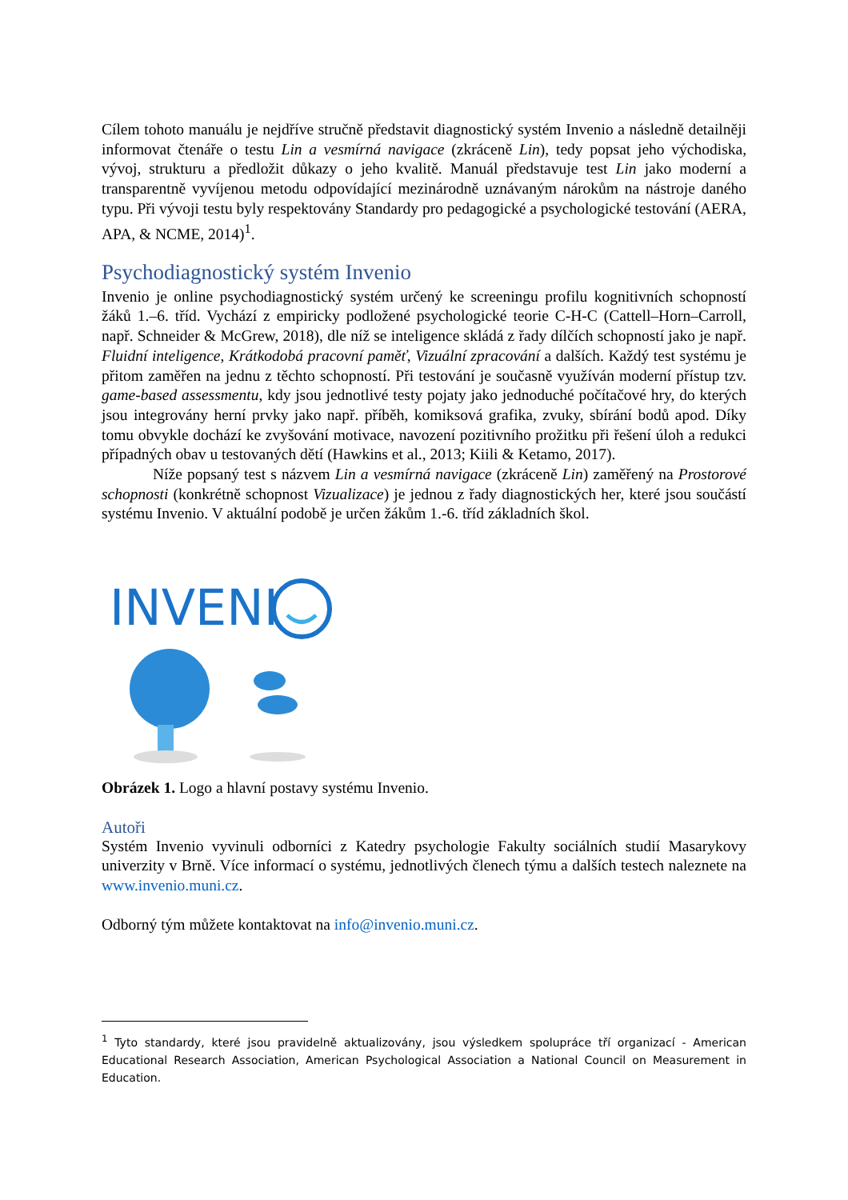Cílem tohoto manuálu je nejdříve stručně představit diagnostický systém Invenio a následně detailněji informovat čtenáře o testu Lin a vesmírná navigace (zkráceně Lin), tedy popsat jeho východiska, vývoj, strukturu a předložit důkazy o jeho kvalitě. Manuál představuje test Lin jako moderní a transparentně vyvíjenou metodu odpovídající mezinárodně uznávaným nárokům na nástroje daného typu. Při vývoji testu byly respektovány Standardy pro pedagogické a psychologické testování (AERA, APA, & NCME, 2014)<sup>1</sup>.
Psychodiagnostický systém Invenio
Invenio je online psychodiagnostický systém určený ke screeningu profilu kognitivních schopností žáků 1.–6. tříd. Vychází z empiricky podložené psychologické teorie C-H-C (Cattell–Horn–Carroll, např. Schneider & McGrew, 2018), dle níž se inteligence skládá z řady dílčích schopností jako je např. Fluidní inteligence, Krátkodobá pracovní paměť, Vizuální zpracování a dalších. Každý test systému je přitom zaměřen na jednu z těchto schopností. Při testování je současně využíván moderní přístup tzv. game-based assessmentu, kdy jsou jednotlivé testy pojaty jako jednoduché počítačové hry, do kterých jsou integrovány herní prvky jako např. příběh, komiksová grafika, zvuky, sbírání bodů apod. Díky tomu obvykle dochází ke zvyšování motivace, navození pozitivního prožitku při řešení úloh a redukci případných obav u testovaných dětí (Hawkins et al., 2013; Kiili & Ketamo, 2017).
Níže popsaný test s názvem Lin a vesmírná navigace (zkráceně Lin) zaměřený na Prostorové schopnosti (konkrétně schopnost Vizualizace) je jednou z řady diagnostických her, které jsou součástí systému Invenio. V aktuální podobě je určen žákům 1.-6. tříd základních škol.
INVENI
Obrázek 1. Logo a hlavní postavy systému Invenio.
Autoři
Systém Invenio vyvinuli odborníci z Katedry psychologie Fakulty sociálních studií Masarykovy univerzity v Brně. Více informací o systému, jednotlivých členech týmu a dalších testech naleznete na www.invenio.muni.cz.
Odborný tým můžete kontaktovat na info@invenio.muni.cz.
<sup>1</sup> Tyto standardy, které jsou pravidelně aktualizovány, jsou výsledkem spolupráce tří organizací - American Educational Research Association, American Psychological Association a National Council on Measurement in Education.